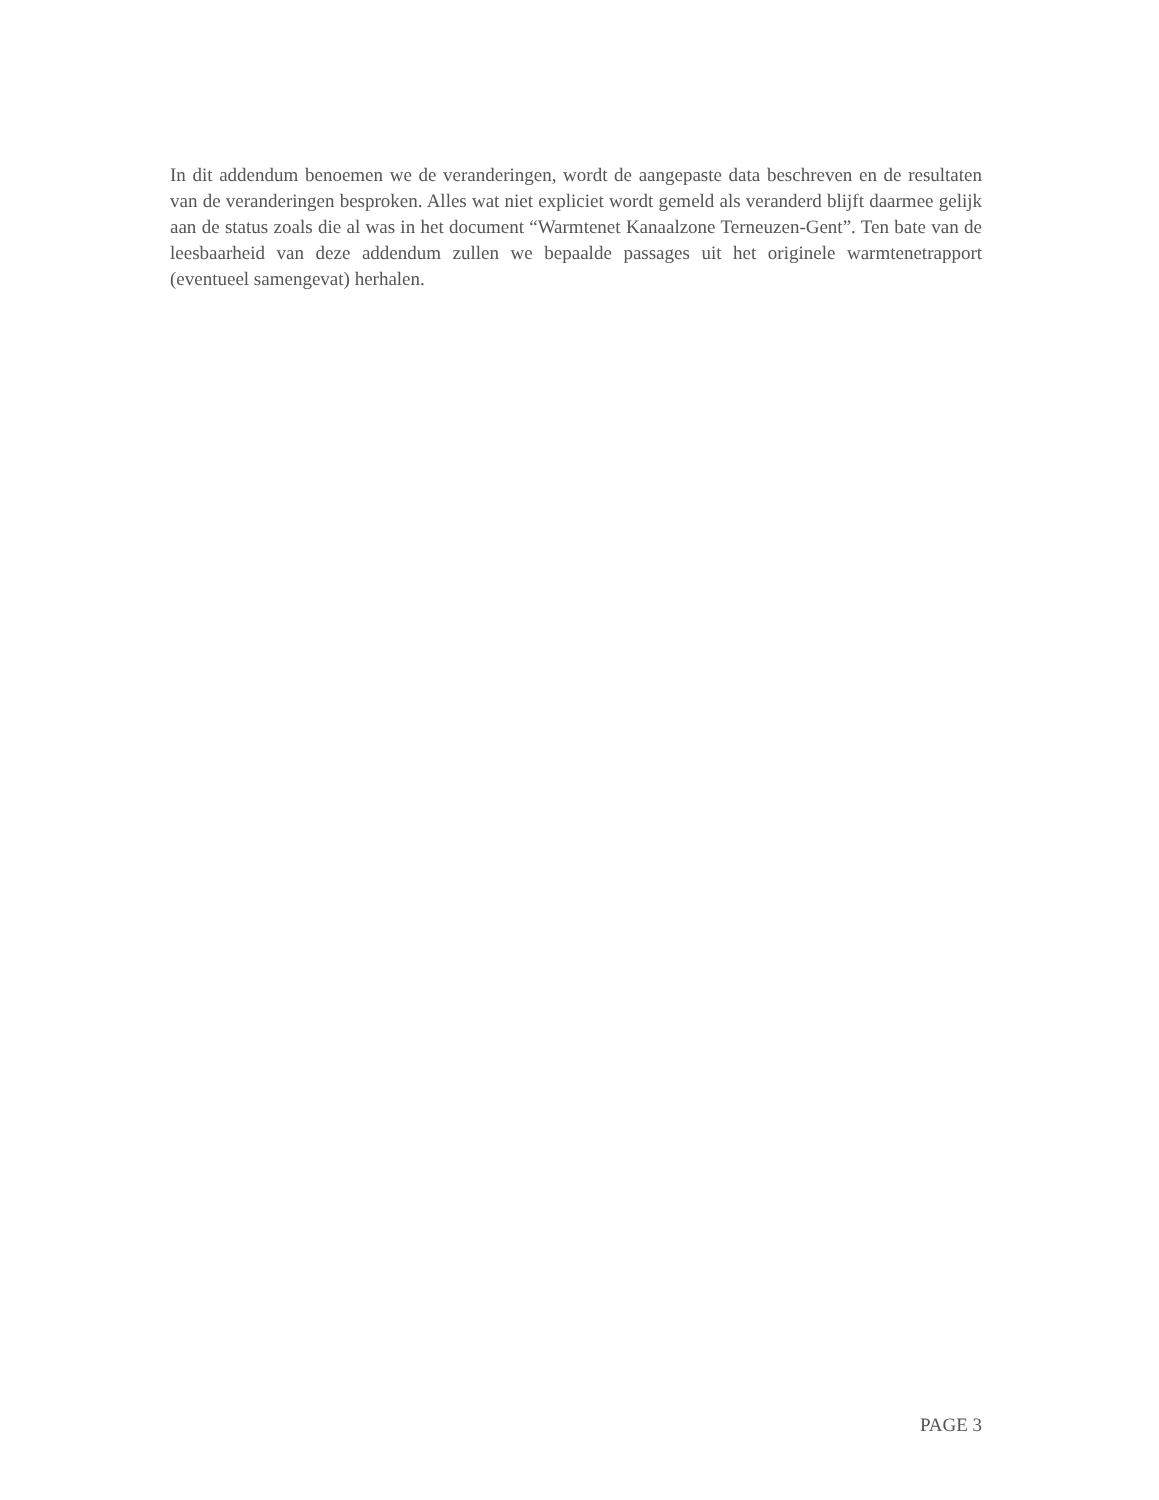In dit addendum benoemen we de veranderingen, wordt de aangepaste data beschreven en de resultaten van de veranderingen besproken. Alles wat niet expliciet wordt gemeld als veranderd blijft daarmee gelijk aan de status zoals die al was in het document “Warmtenet Kanaalzone Terneuzen-Gent”. Ten bate van de leesbaarheid van deze addendum zullen we bepaalde passages uit het originele warmtenetrapport (eventueel samengevat) herhalen.
PAGE 3